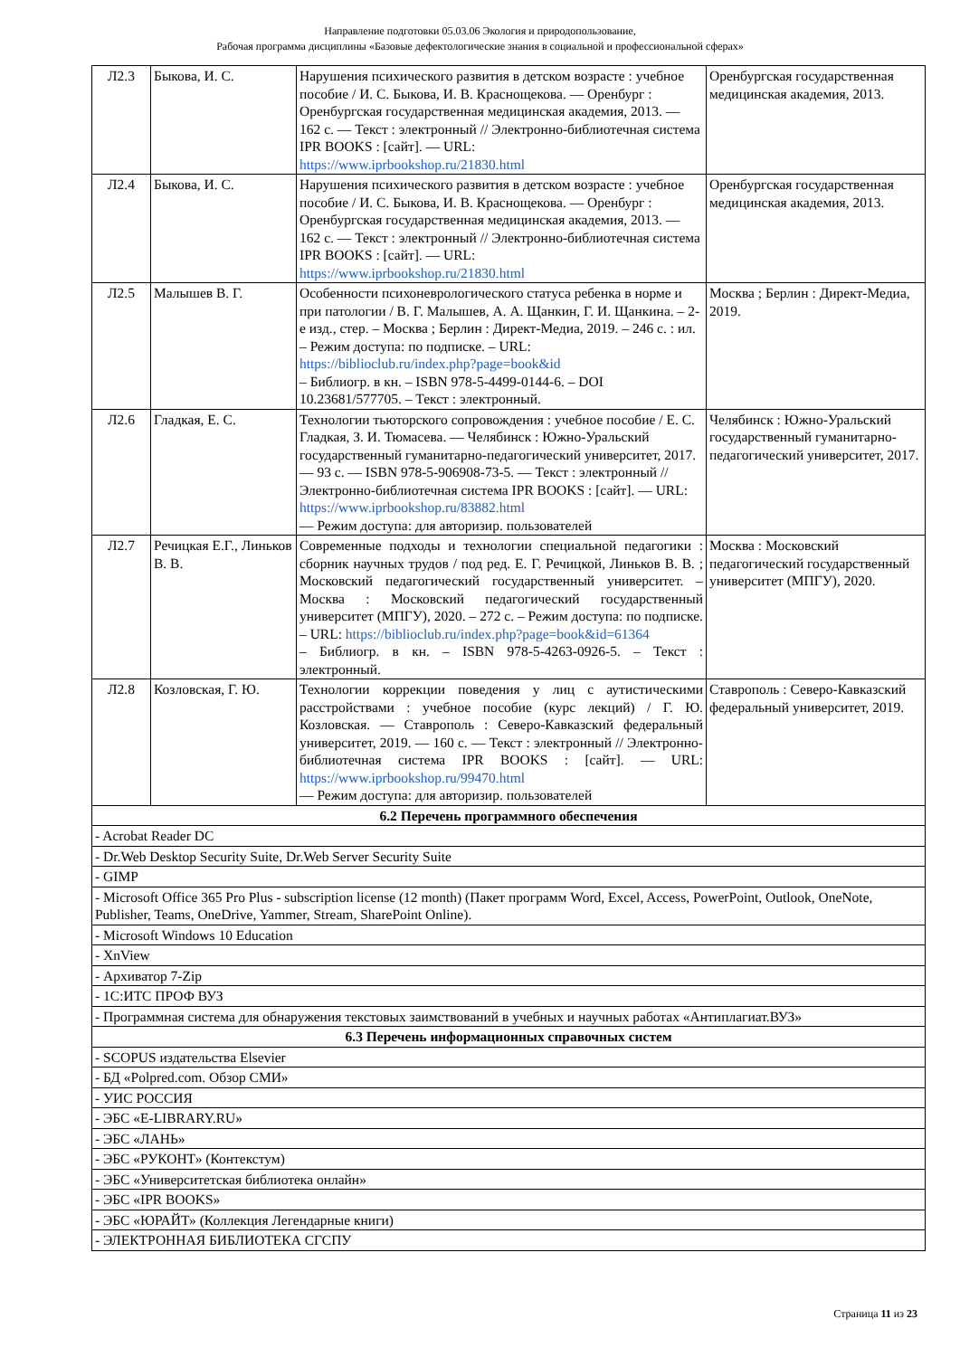Направление подготовки 05.03.06 Экология и природопользование,
Рабочая программа дисциплины «Базовые дефектологические знания в социальной и профессиональной сферах»
| Л2.3 | Быкова, И. С. | Нарушения психического развития в детском возрасте : учебное пособие / И. С. Быкова, И. В. Краснощекова. — Оренбург : Оренбургская государственная медицинская академия, 2013. — 162 с. — Текст : электронный // Электронно-библиотечная система IPR BOOKS : [сайт]. — URL: https://www.iprbookshop.ru/21830.html | Оренбургская государственная медицинская академия, 2013. |
| Л2.4 | Быкова, И. С. | Нарушения психического развития в детском возрасте : учебное пособие / И. С. Быкова, И. В. Краснощекова. — Оренбург : Оренбургская государственная медицинская академия, 2013. — 162 с. — Текст : электронный // Электронно-библиотечная система IPR BOOKS : [сайт]. — URL: https://www.iprbookshop.ru/21830.html | Оренбургская государственная медицинская академия, 2013. |
| Л2.5 | Малышев В. Г. | Особенности психоневрологического статуса ребенка в норме и при патологии / В. Г. Малышев, А. А. Щанкин, Г. И. Щанкина. – 2-е изд., стер. – Москва ; Берлин : Директ-Медиа, 2019. – 246 с. : ил. – Режим доступа: по подписке. – URL: https://biblioclub.ru/index.php?page=book&id – Библиогр. в кн. – ISBN 978-5-4499-0144-6. – DOI 10.23681/577705. – Текст : электронный. | Москва ; Берлин : Директ-Медиа, 2019. |
| Л2.6 | Гладкая, Е. С. | Технологии тьюторского сопровождения : учебное пособие / Е. С. Гладкая, З. И. Тюмасева. — Челябинск : Южно-Уральский государственный гуманитарно-педагогический университет, 2017. — 93 с. — ISBN 978-5-906908-73-5. — Текст : электронный // Электронно-библиотечная система IPR BOOKS : [сайт]. — URL: https://www.iprbookshop.ru/83882.html — Режим доступа: для авторизир. пользователей | Челябинск : Южно-Уральский государственный гуманитарно-педагогический университет, 2017. |
| Л2.7 | Речицкая Е.Г., Линьков В. В. | Современные подходы и технологии специальной педагогики : сборник научных трудов / под ред. Е. Г. Речицкой, Линьков В. В. ; Московский педагогический государственный университет. – Москва : Московский педагогический государственный университет (МПГУ), 2020. – 272 с. – Режим доступа: по подписке. – URL: https://biblioclub.ru/index.php?page=book&id=61364 – Библиогр. в кн. – ISBN 978-5-4263-0926-5. – Текст : электронный. | Москва : Московский педагогический государственный университет (МПГУ), 2020. |
| Л2.8 | Козловская, Г. Ю. | Технологии коррекции поведения у лиц с аутистическими расстройствами : учебное пособие (курс лекций) / Г. Ю. Козловская. — Ставрополь : Северо-Кавказский федеральный университет, 2019. — 160 с. — Текст : электронный // Электронно-библиотечная система IPR BOOKS : [сайт]. — URL: https://www.iprbookshop.ru/99470.html — Режим доступа: для авторизир. пользователей | Ставрополь : Северо-Кавказский федеральный университет, 2019. |
| 6.2 Перечень программного обеспечения | | | |
| - Acrobat Reader DC | | | |
| - Dr.Web Desktop Security Suite, Dr.Web Server Security Suite | | | |
| - GIMP | | | |
| - Microsoft Office 365 Pro Plus - subscription license (12 month) (Пакет программ Word, Excel, Access, PowerPoint, Outlook, OneNote, Publisher, Teams, OneDrive, Yammer, Stream, SharePoint Online). | | | |
| - Microsoft Windows 10 Education | | | |
| - XnView | | | |
| - Архиватор 7-Zip | | | |
| - 1С:ИТС ПРОФ ВУЗ | | | |
| - Программная система для обнаружения текстовых заимствований в учебных и научных работах «Антиплагиат.ВУЗ» | | | |
| 6.3 Перечень информационных справочных систем | | | |
| - SCOPUS издательства Elsevier | | | |
| - БД «Polpred.com. Обзор СМИ» | | | |
| - УИС РОССИЯ | | | |
| - ЭБС «E-LIBRARY.RU» | | | |
| - ЭБС «ЛАНЬ» | | | |
| - ЭБС «РУКОНТ» (Контекстум) | | | |
| - ЭБС «Университетская библиотека онлайн» | | | |
| - ЭБС «IPR BOOKS» | | | |
| - ЭБС «ЮРАЙТ» (Коллекция Легендарные книги) | | | |
| - ЭЛЕКТРОННАЯ БИБЛИОТЕКА СГСПУ | | | |
Страница 11 из 23